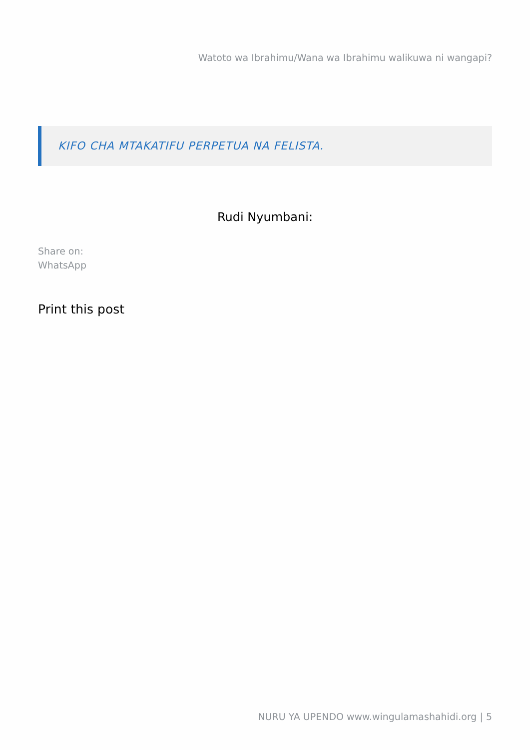Watoto wa Ibrahimu/Wana wa Ibrahimu walikuwa ni wangapi?
KIFO CHA MTAKATIFU PERPETUA NA FELISTA.
Rudi Nyumbani:
Share on:
WhatsApp
Print this post
NURU YA UPENDO www.wingulamashahidi.org | 5